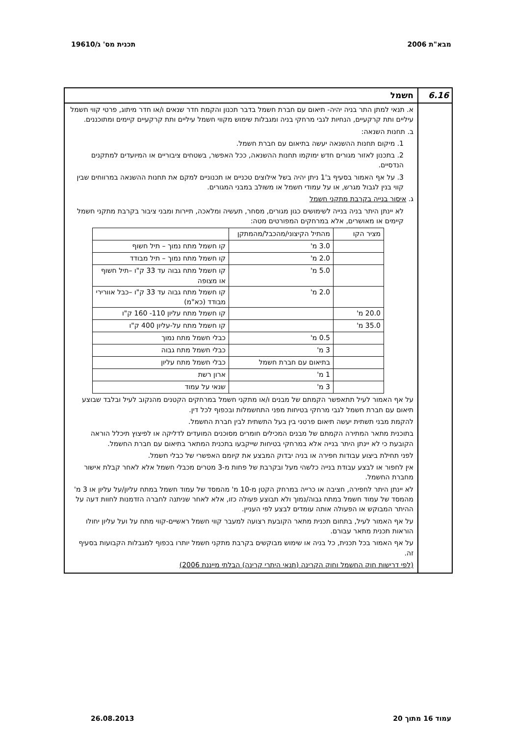מבא"ת 2006 תכנית מס' ג/19610
6.16 חשמל
א. תנאי למתן התר בניה יהיה- תיאום עם חברת חשמל בדבר תכנון והקמת חדר שנאים ו/או חדר מיתוג, פרטי קווי חשמל עיליים ותת קרקעיים, הנחיות לגבי מרחקי בניה ומגבלות שימוש מקווי חשמל עיליים ותת קרקעיים קיימים ומתוכננים.
ב. תחנות השנאה:
1. מיקום תחנות ההשנאה יעשה בתיאום עם חברת חשמל.
2. בתכנון לאזור מגורים חדש ימוקמו תחנות ההשנאה, ככל האפשר, בשטחים ציבוריים או המיועדים למתקנים הנדסיים.
3. על אף האמור בסעיף ב'1 ניתן יהיה בשל אילוצים טכניים או תכנוניים למקם את תחנות ההשנאה במרווחים שבין קווי בנין לגבול מגרש, או על עמודי חשמל או משולב במבני המגורים.
ג. איסור בנייה בקרבת מתקני חשמל
לא יינתן היתר בניה בנייה לשימושים כגון מגורים, מסחר, תעשיה ומלאכה, תיירות ומבני ציבור בקרבת מתקני חשמל קיימים או מאושרים, אלא במרחקים המפורטים מטה:
| מציר הקו | מהתיל הקיצוני/מהכבל/מהמתקן | |
| | 3.0 מ' | קו חשמל מתח נמוך – תיל חשוף |
| | 2.0 מ' | קו חשמל מתח נמוך – תיל מבודד |
| | 5.0 מ' | קו חשמל מתח גבוה עד 33 ק"ו –תיל חשוף או מצופה |
| | 2.0 מ' | קו חשמל מתח גבוה עד 33 ק"ו –כבל אוורירי מבודד (כא"מ) |
| 20.0 מ' | | קו חשמל מתח עליון 110- 160 ק"ו |
| 35.0 מ' | | קו חשמל מתח על-עליון 400 ק"ו |
| | 0.5 מ' | כבלי חשמל מתח נמוך |
| | 3 מ' | כבלי חשמל מתח גבוה |
| | בתיאום עם חברת חשמל | כבלי חשמל מתח עליון |
| | 1 מ' | ארון רשת |
| | 3 מ' | שנאי על עמוד |
על אף האמור לעיל תתאפשר הקמתם של מבנים ו/או מתקני חשמל במרחקים הקטנים מהנקוב לעיל ובלבד שבוצע תיאום עם חברת חשמל לגבי מרחקי בטיחות מפני התחשמלות ובכפוף לכל דין.
להקמת מבני תשתית יעשה תיאום פרטני בין בעל התשתית לבין חברת החשמל.
בתוכנית מתאר המתירה הקמתם של מבנים המכילים חומרים מסוכנים המועדים לדליקה או לפיצוץ תיכלל הוראה הקובעת כי לא יינתן היתר בנייה אלא במרחקי בטיחות שייקבעו בתכנית המתאר בתיאום עם חברת החשמל.
לפני תחילת ביצוע עבודות חפירה או בניה יבדוק המבצע את קיומם האפשרי של כבלי חשמל.
אין לחפור או לבצע עבודת בנייה כלשהי מעל ובקרבת של פחות מ-3 מטרים מכבלי חשמל אלא לאחר קבלת אישור מחברת החשמל.
לא יינתן היתר לחפירה, חציבה או כרייה במרחק הקטן מ-10 מ' מהמסד של עמוד חשמל במתח עליון/על עליון או 3 מ' מהמסד של עמוד חשמל במתח גבוה/נמוך ולא תבוצע פעולה כזו, אלא לאחר שניתנה לחברה הזדמנות לחוות דעה על ההיתר המבוקש או הפעולה אותה עומדים לבצע לפי העניין.
על אף האמור לעיל, בתחום תכנית מתאר הקובעת רצועה למעבר קווי חשמל ראשיים-קווי מתח על ועל עליון יחולו הוראות תכנית מתאר עבורם.
על אף האמור בכל תכנית, כל בניה או שימוש מבוקשים בקרבת מתקני חשמל יותרו בכפוף למגבלות הקבועות בסעיף זה.
(לפי דרישות חוק החשמל וחוק הקרינה (תנאי היתרי קרינה) הבלתי מייננת 2006)
עמוד 16 מתוך 20 26.08.2013